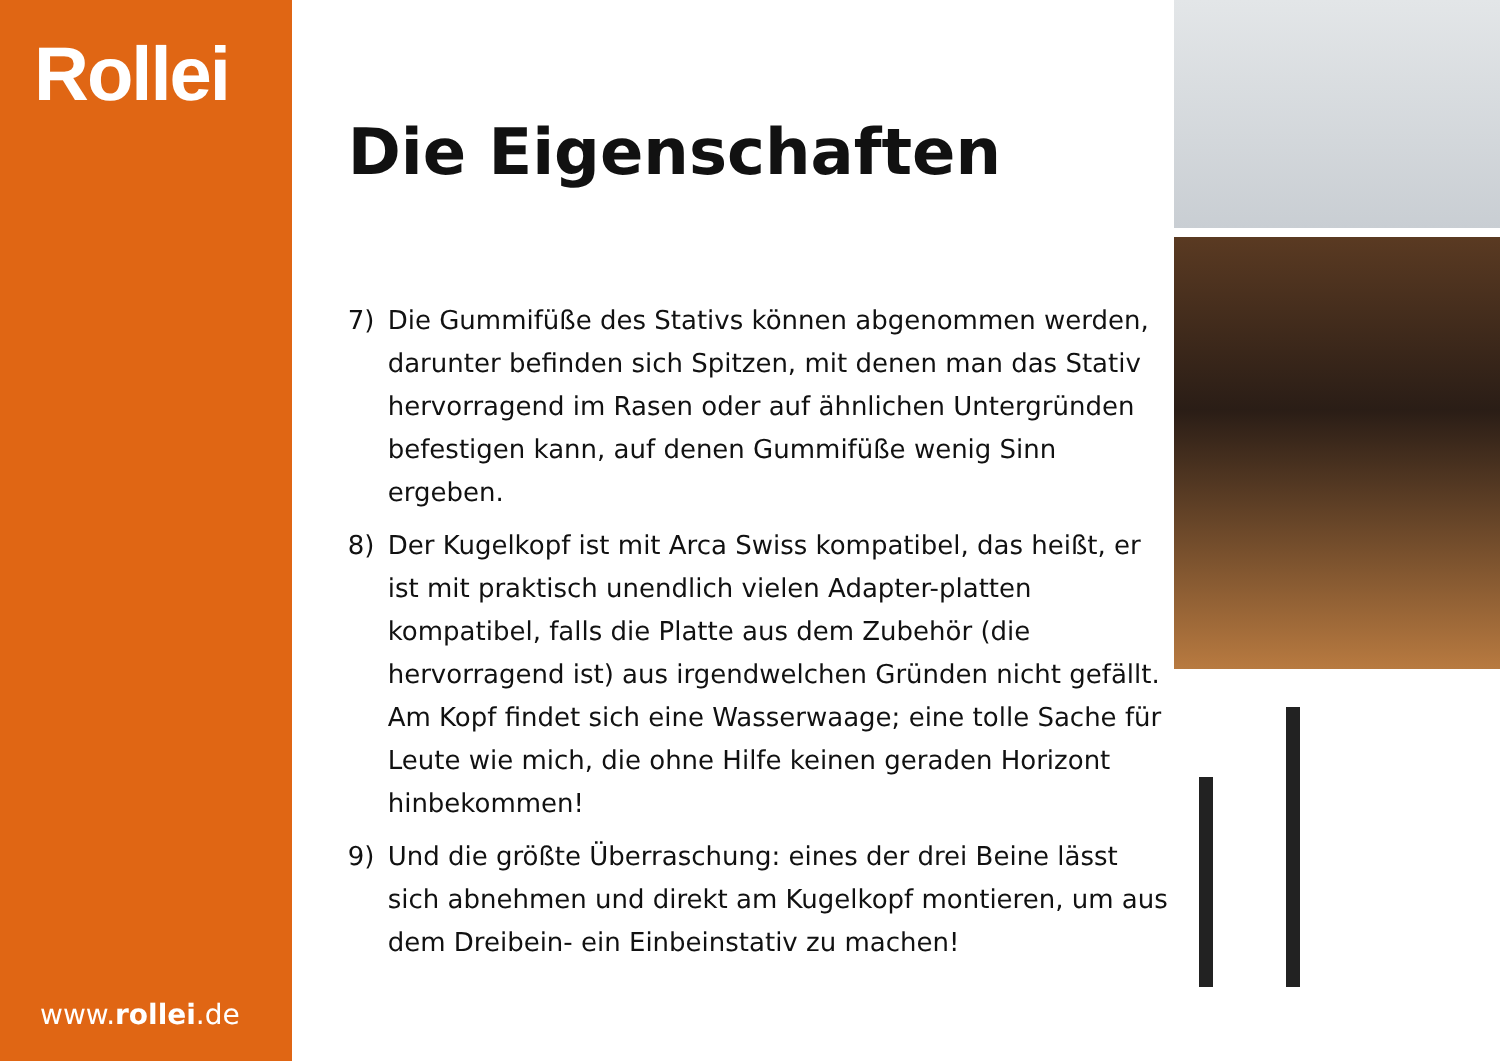Rollei
www.rollei.de
Die Eigenschaften
7) Die Gummifüße des Stativs können abgenommen werden, darunter befinden sich Spitzen, mit denen man das Stativ hervorragend im Rasen oder auf ähnlichen Untergründen befestigen kann, auf denen Gummifüße wenig Sinn ergeben.
8) Der Kugelkopf ist mit Arca Swiss kompatibel, das heißt, er ist mit praktisch unendlich vielen Adapter-platten kompatibel, falls die Platte aus dem Zubehör (die hervorragend ist) aus irgendwelchen Gründen nicht gefällt. Am Kopf findet sich eine Wasserwaage; eine tolle Sache für Leute wie mich, die ohne Hilfe keinen geraden Horizont hinbekommen!
9) Und die größte Überraschung: eines der drei Beine lässt sich abnehmen und direkt am Kugelkopf montieren, um aus dem Dreibein- ein Einbeinstativ zu machen!